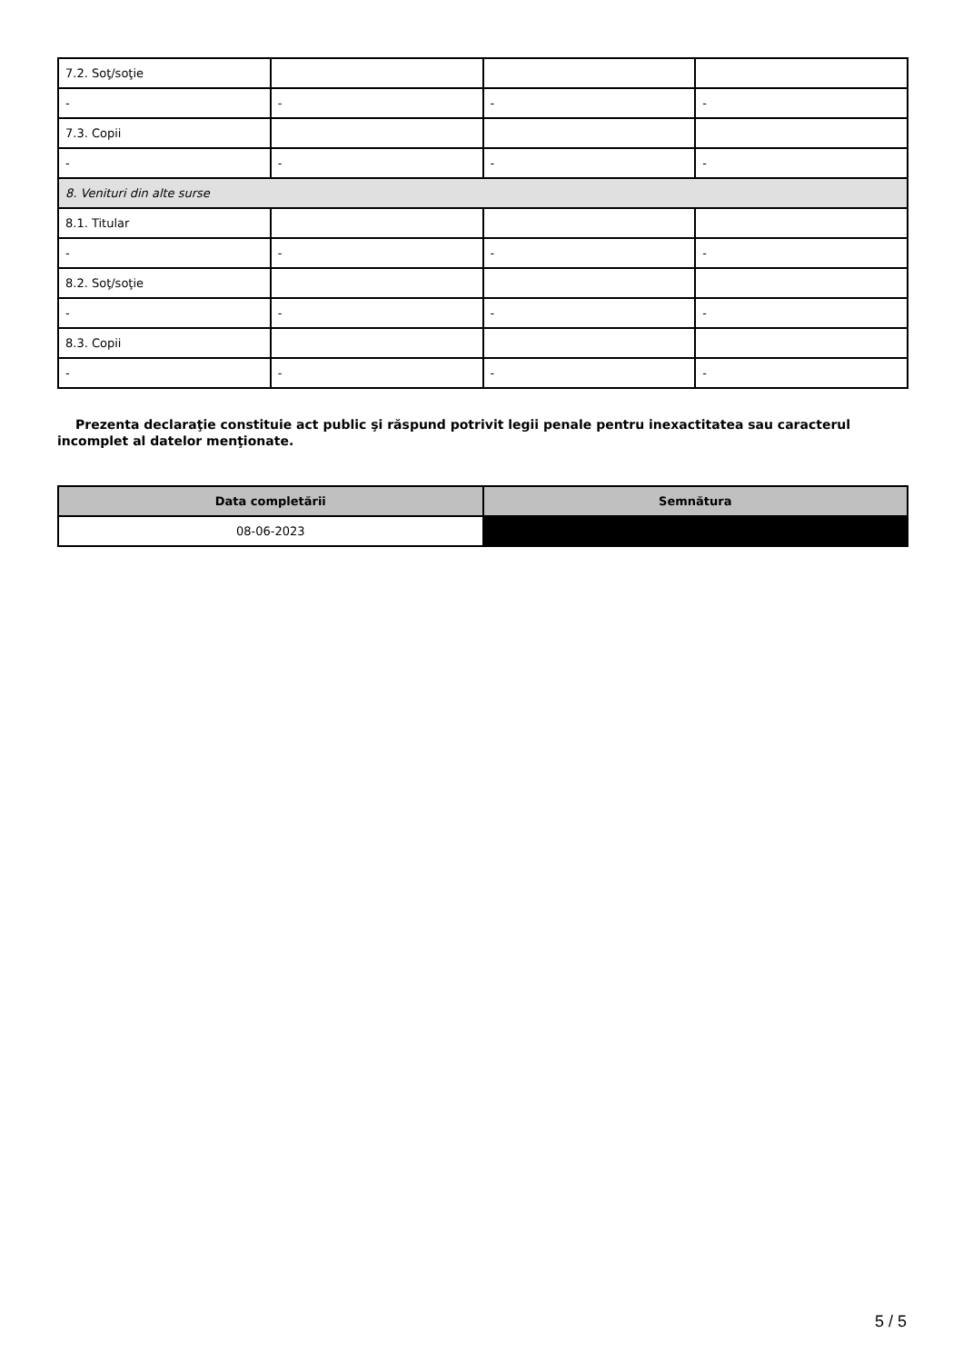| 7.2. Soţ/soţie | | | |
| - | - | - | - |
| 7.3. Copii | | | |
| - | - | - | - |
| 8. Venituri din alte surse | | | |
| 8.1. Titular | | | |
| - | - | - | - |
| 8.2. Soţ/soţie | | | |
| - | - | - | - |
| 8.3. Copii | | | |
| - | - | - | - |
Prezenta declaraţie constituie act public şi răspund potrivit legii penale pentru inexactitatea sau caracterul incomplet al datelor menţionate.
| Data completării | Semnătura |
| --- | --- |
| 08-06-2023 | |
5 / 5